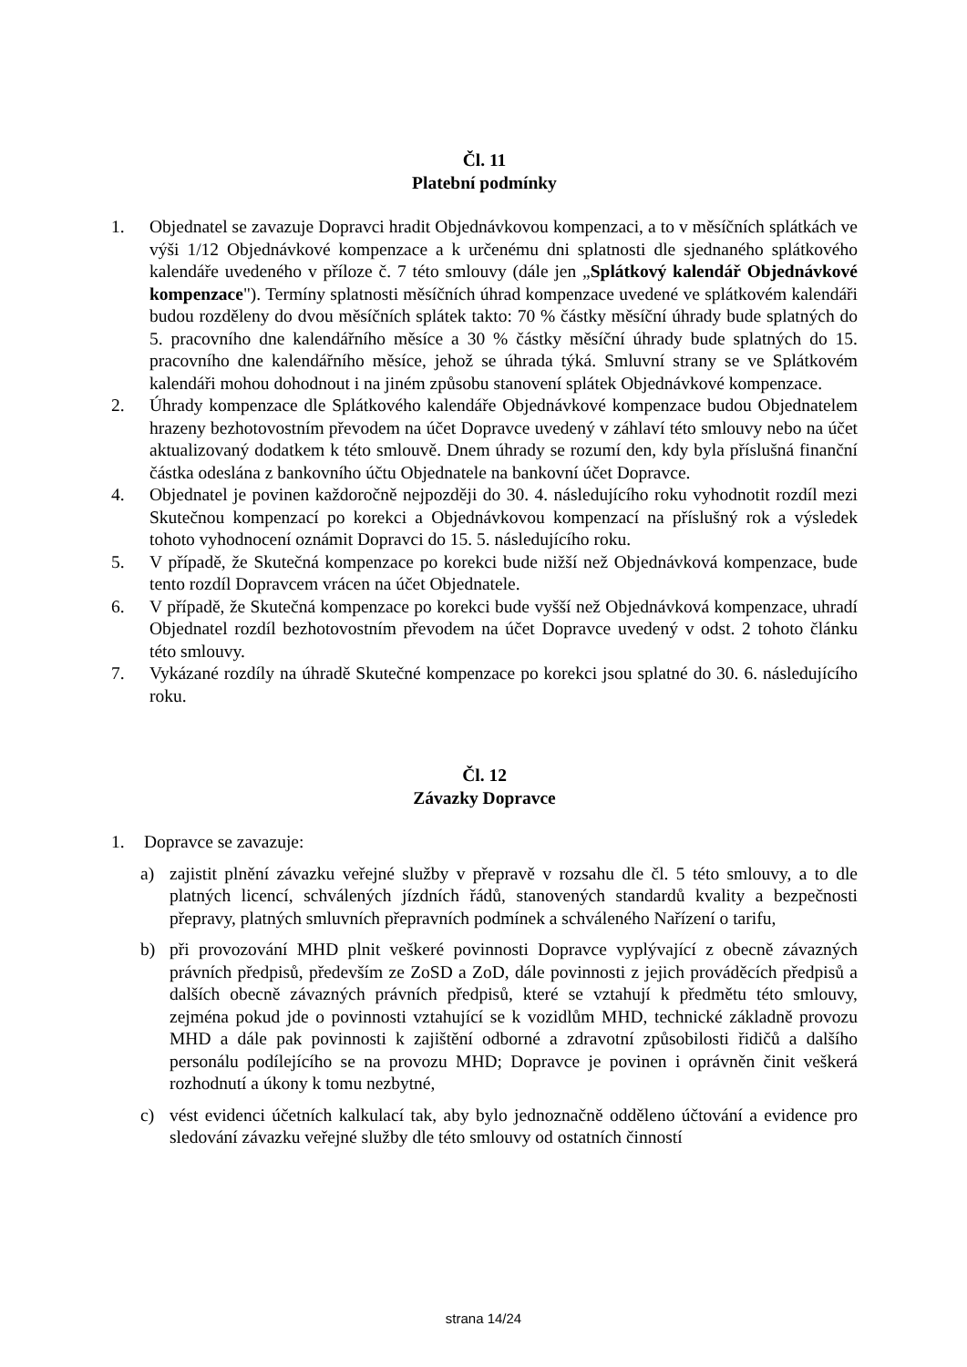Čl. 11
Platební podmínky
1. Objednatel se zavazuje Dopravci hradit Objednávkovou kompenzaci, a to v měsíčních splátkách ve výši 1/12 Objednávkové kompenzace a k určenému dni splatnosti dle sjednaného splátkového kalendáře uvedeného v příloze č. 7 této smlouvy (dále jen „Splátkový kalendář Objednávkové kompenzace"). Termíny splatnosti měsíčních úhrad kompenzace uvedené ve splátkovém kalendáři budou rozděleny do dvou měsíčních splátek takto: 70 % částky měsíční úhrady bude splatných do 5. pracovního dne kalendářního měsíce a 30 % částky měsíční úhrady bude splatných do 15. pracovního dne kalendářního měsíce, jehož se úhrada týká. Smluvní strany se ve Splátkovém kalendáři mohou dohodnout i na jiném způsobu stanovení splátek Objednávkové kompenzace.
2. Úhrady kompenzace dle Splátkového kalendáře Objednávkové kompenzace budou Objednatelem hrazeny bezhotovostním převodem na účet Dopravce uvedený v záhlaví této smlouvy nebo na účet aktualizovaný dodatkem k této smlouvě. Dnem úhrady se rozumí den, kdy byla příslušná finanční částka odeslána z bankovního účtu Objednatele na bankovní účet Dopravce.
4. Objednatel je povinen každoročně nejpozději do 30. 4. následujícího roku vyhodnotit rozdíl mezi Skutečnou kompenzací po korekci a Objednávkovou kompenzací na příslušný rok a výsledek tohoto vyhodnocení oznámit Dopravci do 15. 5. následujícího roku.
5. V případě, že Skutečná kompenzace po korekci bude nižší než Objednávková kompenzace, bude tento rozdíl Dopravcem vrácen na účet Objednatele.
6. V případě, že Skutečná kompenzace po korekci bude vyšší než Objednávková kompenzace, uhradí Objednatel rozdíl bezhotovostním převodem na účet Dopravce uvedený v odst. 2 tohoto článku této smlouvy.
7. Vykázané rozdíly na úhradě Skutečné kompenzace po korekci jsou splatné do 30. 6. následujícího roku.
Čl. 12
Závazky Dopravce
1. Dopravce se zavazuje:
a) zajistit plnění závazku veřejné služby v přepravě v rozsahu dle čl. 5 této smlouvy, a to dle platných licencí, schválených jízdních řádů, stanovených standardů kvality a bezpečnosti přepravy, platných smluvních přepravních podmínek a schváleného Nařízení o tarifu,
b) při provozování MHD plnit veškeré povinnosti Dopravce vyplývající z obecně závazných právních předpisů, především ze ZoSD a ZoD, dále povinnosti z jejich prováděcích předpisů a dalších obecně závazných právních předpisů, které se vztahují k předmětu této smlouvy, zejména pokud jde o povinnosti vztahující se k vozidlům MHD, technické základně provozu MHD a dále pak povinnosti k zajištění odborné a zdravotní způsobilosti řidičů a dalšího personálu podílejícího se na provozu MHD; Dopravce je povinen i oprávněn činit veškerá rozhodnutí a úkony k tomu nezbytné,
c) vést evidenci účetních kalkulací tak, aby bylo jednoznačně odděleno účtování a evidence pro sledování závazku veřejné služby dle této smlouvy od ostatních činností
strana 14/24